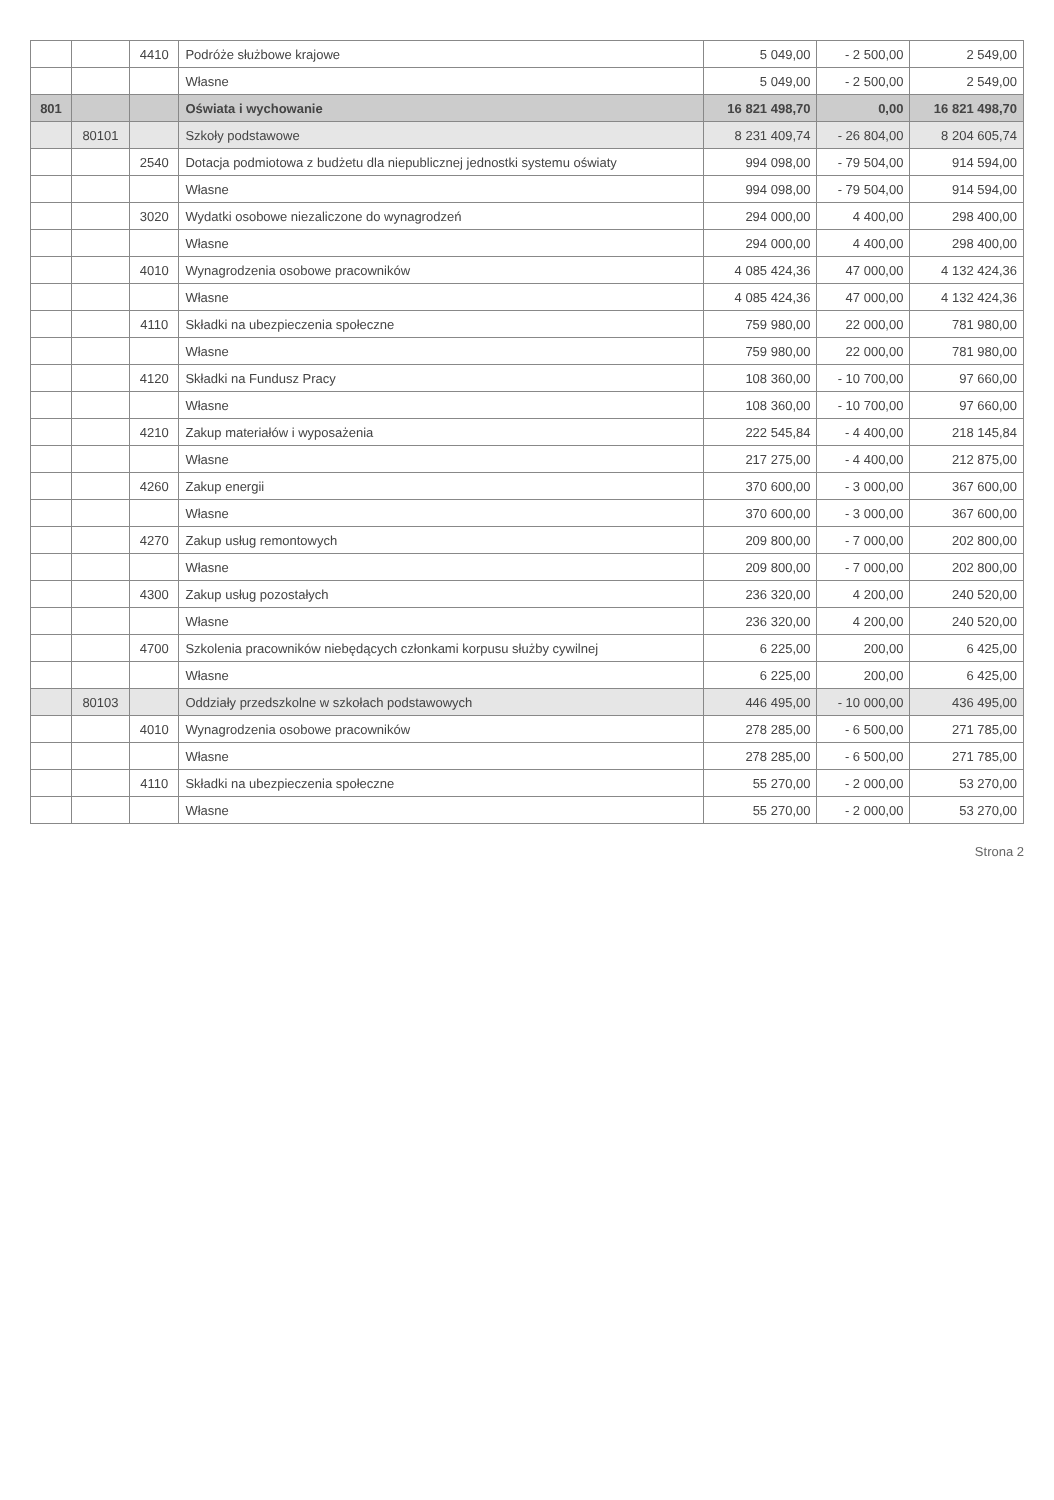| | | 4410 | Podróże służbowe krajowe | 5 049,00 | - 2 500,00 | 2 549,00 |
| | | | Własne | 5 049,00 | - 2 500,00 | 2 549,00 |
| 801 | | | Oświata i wychowanie | 16 821 498,70 | 0,00 | 16 821 498,70 |
| | 80101 | | Szkoły podstawowe | 8 231 409,74 | - 26 804,00 | 8 204 605,74 |
| | | 2540 | Dotacja podmiotowa z budżetu dla niepublicznej jednostki systemu oświaty | 994 098,00 | - 79 504,00 | 914 594,00 |
| | | | Własne | 994 098,00 | - 79 504,00 | 914 594,00 |
| | | 3020 | Wydatki osobowe niezaliczone do wynagrodzeń | 294 000,00 | 4 400,00 | 298 400,00 |
| | | | Własne | 294 000,00 | 4 400,00 | 298 400,00 |
| | | 4010 | Wynagrodzenia osobowe pracowników | 4 085 424,36 | 47 000,00 | 4 132 424,36 |
| | | | Własne | 4 085 424,36 | 47 000,00 | 4 132 424,36 |
| | | 4110 | Składki na ubezpieczenia społeczne | 759 980,00 | 22 000,00 | 781 980,00 |
| | | | Własne | 759 980,00 | 22 000,00 | 781 980,00 |
| | | 4120 | Składki na Fundusz Pracy | 108 360,00 | - 10 700,00 | 97 660,00 |
| | | | Własne | 108 360,00 | - 10 700,00 | 97 660,00 |
| | | 4210 | Zakup materiałów i wyposażenia | 222 545,84 | - 4 400,00 | 218 145,84 |
| | | | Własne | 217 275,00 | - 4 400,00 | 212 875,00 |
| | | 4260 | Zakup energii | 370 600,00 | - 3 000,00 | 367 600,00 |
| | | | Własne | 370 600,00 | - 3 000,00 | 367 600,00 |
| | | 4270 | Zakup usług remontowych | 209 800,00 | - 7 000,00 | 202 800,00 |
| | | | Własne | 209 800,00 | - 7 000,00 | 202 800,00 |
| | | 4300 | Zakup usług pozostałych | 236 320,00 | 4 200,00 | 240 520,00 |
| | | | Własne | 236 320,00 | 4 200,00 | 240 520,00 |
| | | 4700 | Szkolenia pracowników niebędących członkami korpusu służby cywilnej | 6 225,00 | 200,00 | 6 425,00 |
| | | | Własne | 6 225,00 | 200,00 | 6 425,00 |
| | 80103 | | Oddziały przedszkolne w szkołach podstawowych | 446 495,00 | - 10 000,00 | 436 495,00 |
| | | 4010 | Wynagrodzenia osobowe pracowników | 278 285,00 | - 6 500,00 | 271 785,00 |
| | | | Własne | 278 285,00 | - 6 500,00 | 271 785,00 |
| | | 4110 | Składki na ubezpieczenia społeczne | 55 270,00 | - 2 000,00 | 53 270,00 |
| | | | Własne | 55 270,00 | - 2 000,00 | 53 270,00 |
Strona 2